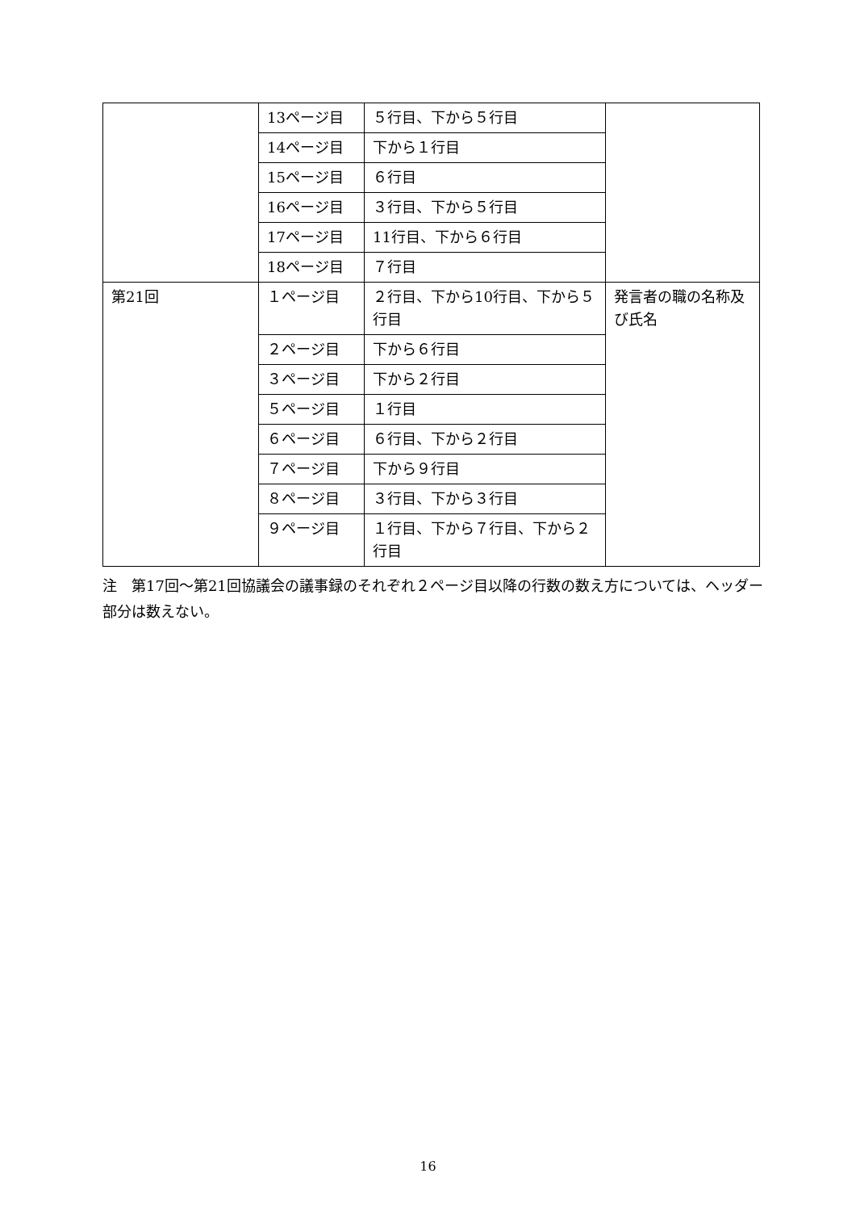| | 13ページ目 | ５行目、下から５行目 | |
| | 14ページ目 | 下から１行目 | |
| | 15ページ目 | ６行目 | |
| | 16ページ目 | ３行目、下から５行目 | |
| | 17ページ目 | 11行目、下から６行目 | |
| | 18ページ目 | ７行目 | |
| 第21回 | １ページ目 | ２行目、下から10行目、下から５行目 | 発言者の職の名称及び氏名 |
| | ２ページ目 | 下から６行目 | |
| | ３ページ目 | 下から２行目 | |
| | ５ページ目 | １行目 | |
| | ６ページ目 | ６行目、下から２行目 | |
| | ７ページ目 | 下から９行目 | |
| | ８ページ目 | ３行目、下から３行目 | |
| | ９ページ目 | １行目、下から７行目、下から２行目 | |
注　第17回～第21回協議会の議事録のそれぞれ２ページ目以降の行数の数え方については、ヘッダー部分は数えない。
16